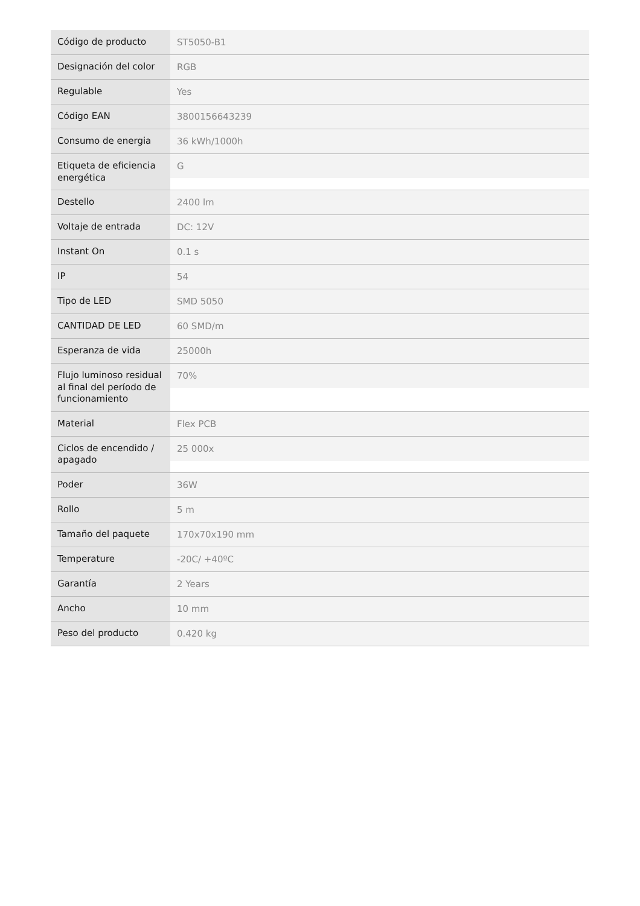| Código de producto | ST5050-B1 |
| Designación del color | RGB |
| Regulable | Yes |
| Código EAN | 3800156643239 |
| Consumo de energia | 36 kWh/1000h |
| Etiqueta de eficiencia energética | G |
| Destello | 2400 lm |
| Voltaje de entrada | DC: 12V |
| Instant On | 0.1 s |
| IP | 54 |
| Tipo de LED | SMD 5050 |
| CANTIDAD DE LED | 60 SMD/m |
| Esperanza de vida | 25000h |
| Flujo luminoso residual al final del período de funcionamiento | 70% |
| Material | Flex PCB |
| Ciclos de encendido / apagado | 25 000x |
| Poder | 36W |
| Rollo | 5 m |
| Tamaño del paquete | 170x70x190 mm |
| Temperature | -20C/ +40ºC |
| Garantía | 2 Years |
| Ancho | 10 mm |
| Peso del producto | 0.420 kg |